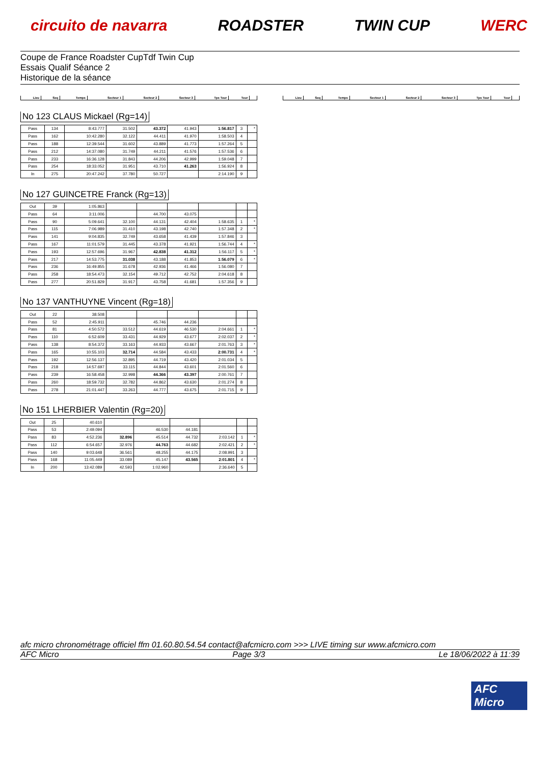circuito de navarra ROADSTER TWIN CUP WERC
Coupe de France Roadster CupTdf Twin Cup
Essais Qualif Séance 2
Historique de la séance
| Lieu | Seq | Temps | Secteur 1 | Secteur 2 | Secteur 3 | Tps Tour | Tour | |
| Lieu | Seq | Temps | Secteur 1 | Secteur 2 | Secteur 3 | Tps Tour | Tour | |
No 123 CLAUS Mickael (Rg=14)
| Pass | 134 | 8:43.777 | 31.502 | 43.372 | 41.943 | 1:56.817 | 3 | * |
| Pass | 162 | 10:42.280 | 32.122 | 44.411 | 41.970 | 1:58.503 | 4 | |
| Pass | 188 | 12:39.544 | 31.602 | 43.889 | 41.773 | 1:57.264 | 5 | |
| Pass | 212 | 14:37.080 | 31.749 | 44.211 | 41.576 | 1:57.536 | 6 | |
| Pass | 233 | 16:36.128 | 31.843 | 44.206 | 42.999 | 1:59.048 | 7 | |
| Pass | 254 | 18:33.052 | 31.951 | 43.710 | 41.263 | 1:56.924 | 8 | |
| In | 275 | 20:47.242 | 37.780 | 50.727 | | 2:14.190 | 9 | |
No 127 GUINCETRE Franck (Rg=13)
| Out | 39 | 1:05.863 | | | | | | |
| Pass | 64 | 3:11.006 | | 44.700 | 43.075 | | | |
| Pass | 90 | 5:09.641 | 32.100 | 44.131 | 42.404 | 1:58.635 | 1 | * |
| Pass | 115 | 7:06.989 | 31.410 | 43.198 | 42.740 | 1:57.348 | 2 | * |
| Pass | 141 | 9:04.835 | 32.749 | 43.658 | 41.439 | 1:57.846 | 3 | |
| Pass | 167 | 11:01.579 | 31.445 | 43.378 | 41.921 | 1:56.744 | 4 | * |
| Pass | 193 | 12:57.696 | 31.967 | 42.838 | 41.312 | 1:56.117 | 5 | * |
| Pass | 217 | 14:53.775 | 31.038 | 43.188 | 41.853 | 1:56.079 | 6 | * |
| Pass | 236 | 16:49.855 | 31.678 | 42.936 | 41.466 | 1:56.080 | 7 | |
| Pass | 258 | 18:54.473 | 32.154 | 49.712 | 42.752 | 2:04.618 | 8 | |
| Pass | 277 | 20:51.829 | 31.917 | 43.758 | 41.681 | 1:57.356 | 9 | |
No 137 VANTHUYNE Vincent (Rg=18)
| Out | 22 | 38.508 | | | | | | |
| Pass | 52 | 2:45.911 | | 45.746 | 44.236 | | | |
| Pass | 81 | 4:50.572 | 33.512 | 44.619 | 46.530 | 2:04.661 | 1 | * |
| Pass | 110 | 6:52.609 | 33.431 | 44.929 | 43.677 | 2:02.037 | 2 | * |
| Pass | 138 | 8:54.372 | 33.163 | 44.933 | 43.667 | 2:01.763 | 3 | * |
| Pass | 165 | 10:55.103 | 32.714 | 44.584 | 43.433 | 2:00.731 | 4 | * |
| Pass | 192 | 12:56.137 | 32.895 | 44.719 | 43.420 | 2:01.034 | 5 | |
| Pass | 218 | 14:57.697 | 33.115 | 44.844 | 43.601 | 2:01.560 | 6 | |
| Pass | 239 | 16:58.458 | 32.998 | 44.366 | 43.397 | 2:00.761 | 7 | |
| Pass | 260 | 18:59.732 | 32.782 | 44.862 | 43.630 | 2:01.274 | 8 | |
| Pass | 278 | 21:01.447 | 33.263 | 44.777 | 43.675 | 2:01.715 | 9 | |
No 151 LHERBIER Valentin (Rg=20)
| Out | 25 | 40.610 | | | | | | |
| Pass | 53 | 2:49.094 | | 46.530 | 44.181 | | | |
| Pass | 83 | 4:52.236 | 32.896 | 45.514 | 44.732 | 2:03.142 | 1 | * |
| Pass | 112 | 6:54.657 | 32.976 | 44.763 | 44.682 | 2:02.421 | 2 | * |
| Pass | 140 | 9:03.648 | 36.561 | 48.255 | 44.175 | 2:08.991 | 3 | |
| Pass | 168 | 11:05.449 | 33.089 | 45.147 | 43.565 | 2:01.801 | 4 | * |
| In | 200 | 13:42.089 | 42.593 | 1:02.960 | | 2:36.640 | 5 | |
afc micro chronométrage officiel ffm 01.60.80.54.54 contact@afcmicro.com >>> LIVE timing sur www.afcmicro.com
AFC Micro Page 3/3 Le 18/06/2022 à 11:39
AFC Micro